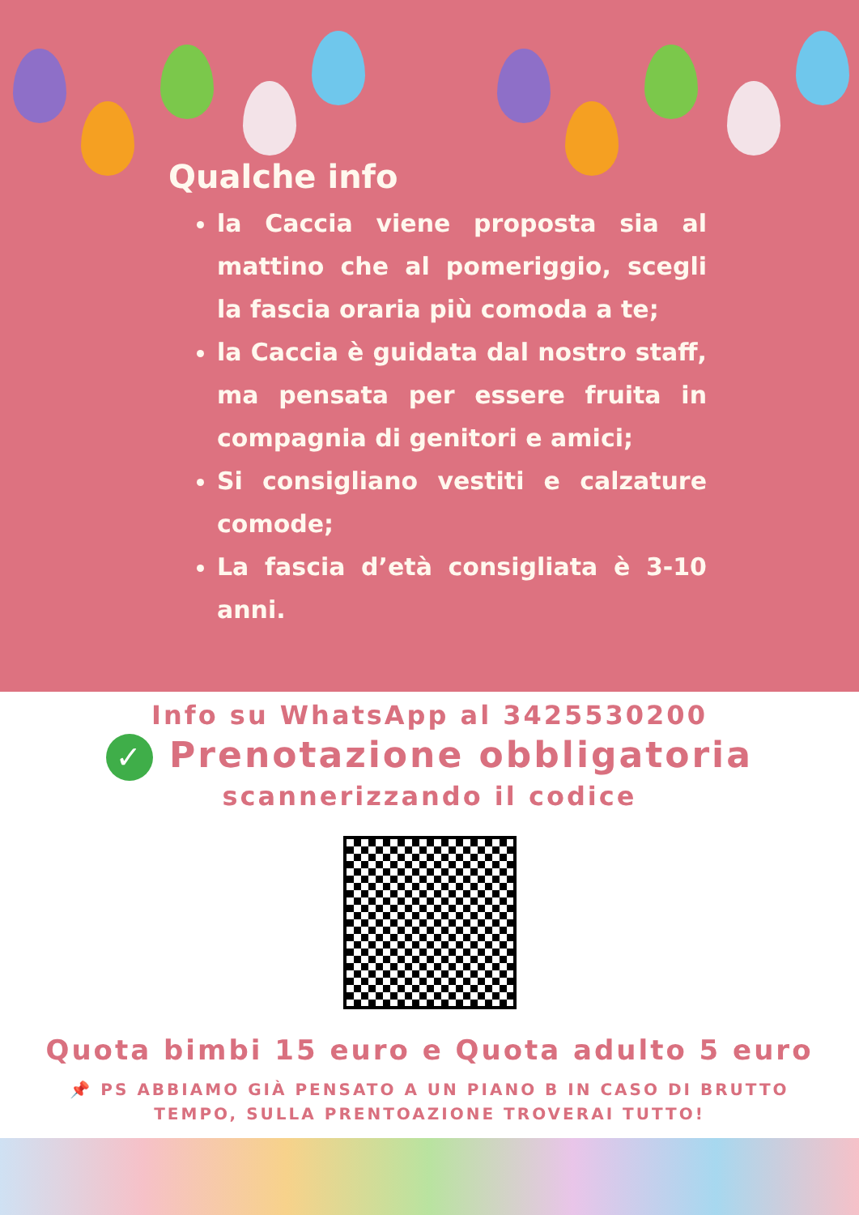Qualche info
la Caccia viene proposta sia al mattino che al pomeriggio, scegli la fascia oraria più comoda a te;
la Caccia è guidata dal nostro staff, ma pensata per essere fruita in compagnia di genitori e amici;
Si consigliano vestiti e calzature comode;
La fascia d’età consigliata è 3-10 anni.
Info su WhatsApp al 3425530200
✓ Prenotazione obbligatoria
scannerizzando il codice
Quota bimbi 15 euro e Quota adulto 5 euro
📌 PS ABBIAMO GIÀ PENSATO A UN PIANO B IN CASO DI BRUTTO
TEMPO, SULLA PRENTOAZIONE TROVERAI TUTTO!